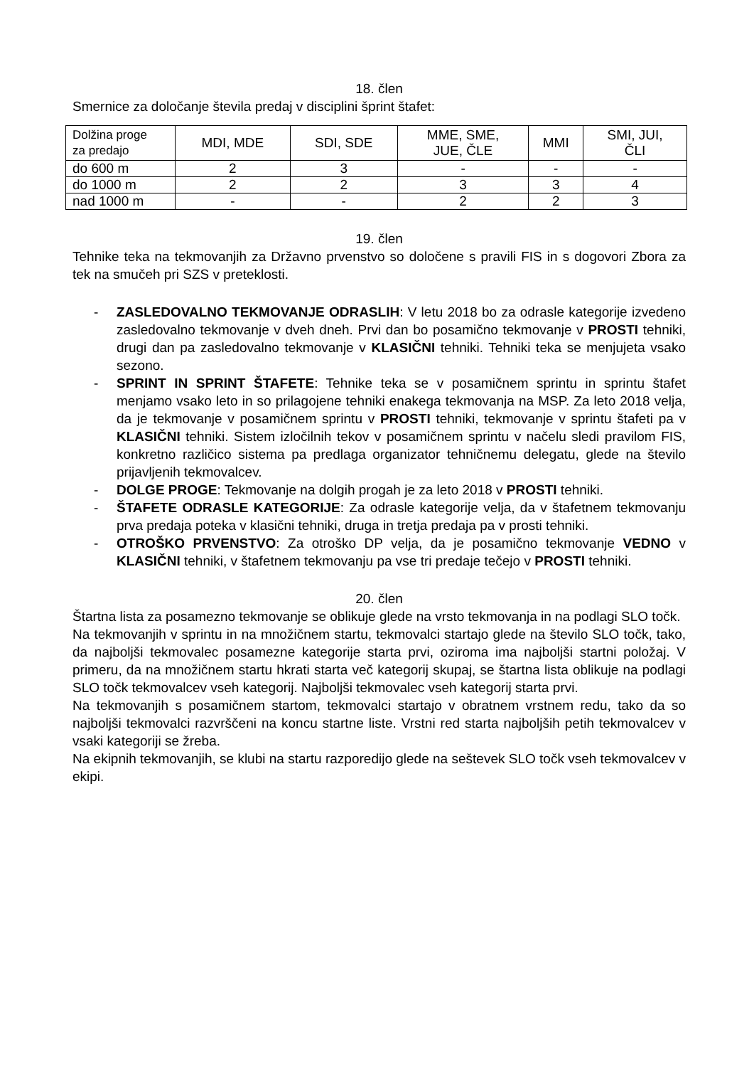18. člen
Smernice za določanje števila predaj v disciplini šprint štafet:
| Dolžina proge za predajo | MDI, MDE | SDI, SDE | MME, SME, JUE, ČLE | MMI | SMI, JUI, ČLI |
| do 600 m | 2 | 3 | - | - | - |
| do 1000 m | 2 | 2 | 3 | 3 | 4 |
| nad 1000 m | - | - | 2 | 2 | 3 |
19. člen
Tehnike teka na tekmovanjih za Državno prvenstvo so določene s pravili FIS in s dogovori Zbora za tek na smučeh pri SZS v preteklosti.
- ZASLEDOVALNO TEKMOVANJE ODRASLIH: V letu 2018 bo za odrasle kategorije izvedeno zasledovalno tekmovanje v dveh dneh. Prvi dan bo posamično tekmovanje v PROSTI tehniki, drugi dan pa zasledovalno tekmovanje v KLASIČNI tehniki. Tehniki teka se menjujeta vsako sezono.
- SPRINT IN SPRINT ŠTAFETE: Tehnike teka se v posamičnem sprintu in sprintu štafet menjamo vsako leto in so prilagojene tehniki enakega tekmovanja na MSP. Za leto 2018 velja, da je tekmovanje v posamičnem sprintu v PROSTI tehniki, tekmovanje v sprintu štafeti pa v KLASIČNI tehniki. Sistem izločilnih tekov v posamičnem sprintu v načelu sledi pravilom FIS, konkretno različico sistema pa predlaga organizator tehničnemu delegatu, glede na število prijavljenih tekmovalcev.
- DOLGE PROGE: Tekmovanje na dolgih progah je za leto 2018 v PROSTI tehniki.
- ŠTAFETE ODRASLE KATEGORIJE: Za odrasle kategorije velja, da v štafetnem tekmovanju prva predaja poteka v klasični tehniki, druga in tretja predaja pa v prosti tehniki.
- OTROŠKO PRVENSTVO: Za otroško DP velja, da je posamično tekmovanje VEDNO v KLASIČNI tehniki, v štafetnem tekmovanju pa vse tri predaje tečejo v PROSTI tehniki.
20. člen
Štartna lista za posamezno tekmovanje se oblikuje glede na vrsto tekmovanja in na podlagi SLO točk.
Na tekmovanjih v sprintu in na množičnem startu, tekmovalci startajo glede na število SLO točk, tako, da najboljši tekmovalec posamezne kategorije starta prvi, oziroma ima najboljši startni položaj. V primeru, da na množičnem startu hkrati starta več kategorij skupaj, se štartna lista oblikuje na podlagi SLO točk tekmovalcev vseh kategorij. Najboljši tekmovalec vseh kategorij starta prvi.
Na tekmovanjih s posamičnem startom, tekmovalci startajo v obratnem vrstnem redu, tako da so najboljši tekmovalci razvrščeni na koncu startne liste. Vrstni red starta najboljših petih tekmovalcev v vsaki kategoriji se žreba.
Na ekipnih tekmovanjih, se klubi na startu razporedijo glede na seštevek SLO točk vseh tekmovalcev v ekipi.